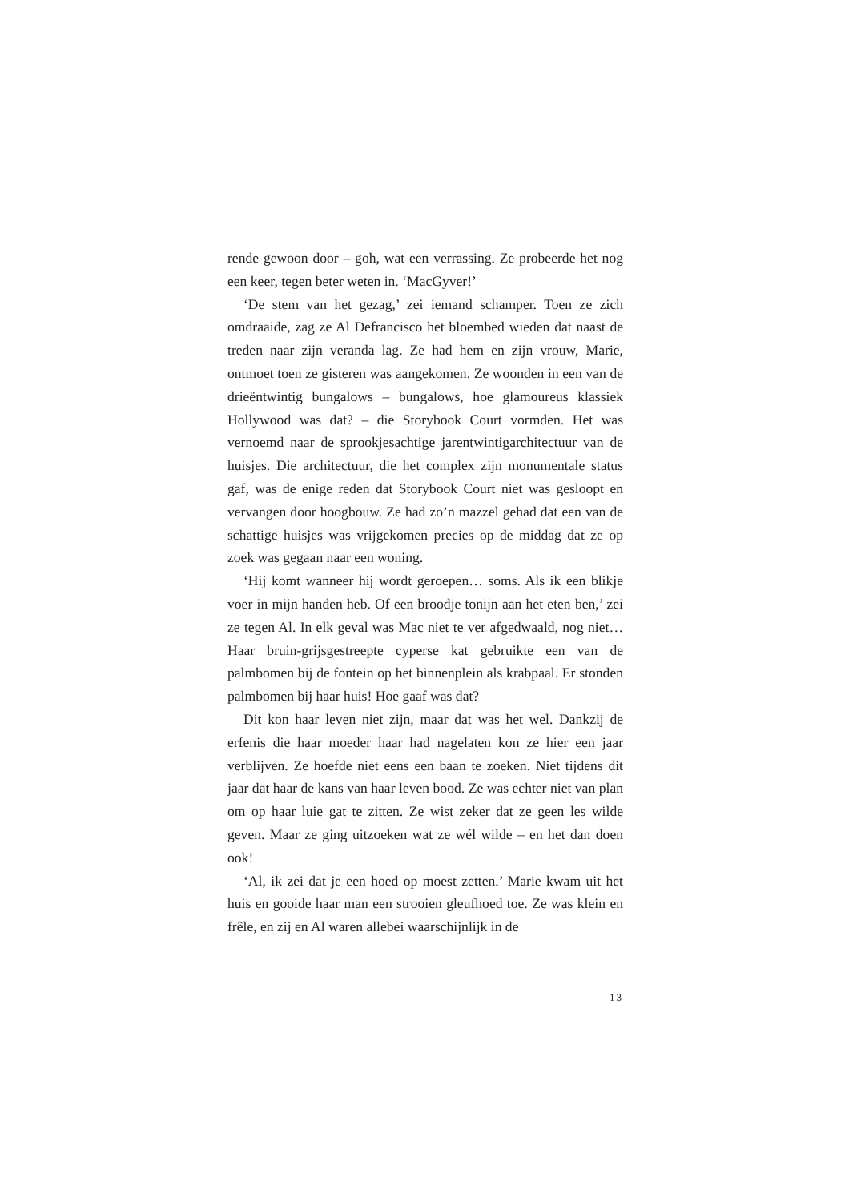rende gewoon door – goh, wat een verrassing. Ze probeerde het nog een keer, tegen beter weten in. ‘MacGyver!’
‘De stem van het gezag,’ zei iemand schamper. Toen ze zich omdraaide, zag ze Al Defrancisco het bloembed wieden dat naast de treden naar zijn veranda lag. Ze had hem en zijn vrouw, Marie, ontmoet toen ze gisteren was aangekomen. Ze woonden in een van de drieëntwintig bungalows – bungalows, hoe glamoureus klassiek Hollywood was dat? – die Storybook Court vormden. Het was vernoemd naar de sprookjesachtige jarentwintigarchitectuur van de huisjes. Die architectuur, die het complex zijn monumentale status gaf, was de enige reden dat Storybook Court niet was gesloopt en vervangen door hoogbouw. Ze had zo’n mazzel gehad dat een van de schattige huisjes was vrijgekomen precies op de middag dat ze op zoek was gegaan naar een woning.
‘Hij komt wanneer hij wordt geroepen… soms. Als ik een blikje voer in mijn handen heb. Of een broodje tonijn aan het eten ben,’ zei ze tegen Al. In elk geval was Mac niet te ver afgedwaald, nog niet… Haar bruin-grijsgestreepte cyperse kat gebruikte een van de palmbomen bij de fontein op het binnenplein als krabpaal. Er stonden palmbomen bij haar huis! Hoe gaaf was dat?
Dit kon haar leven niet zijn, maar dat was het wel. Dankzij de erfenis die haar moeder haar had nagelaten kon ze hier een jaar verblijven. Ze hoefde niet eens een baan te zoeken. Niet tijdens dit jaar dat haar de kans van haar leven bood. Ze was echter niet van plan om op haar luie gat te zitten. Ze wist zeker dat ze geen les wilde geven. Maar ze ging uitzoeken wat ze wél wilde – en het dan doen ook!
‘Al, ik zei dat je een hoed op moest zetten.’ Marie kwam uit het huis en gooide haar man een strooien gleufhoed toe. Ze was klein en frêle, en zij en Al waren allebei waarschijnlijk in de
13